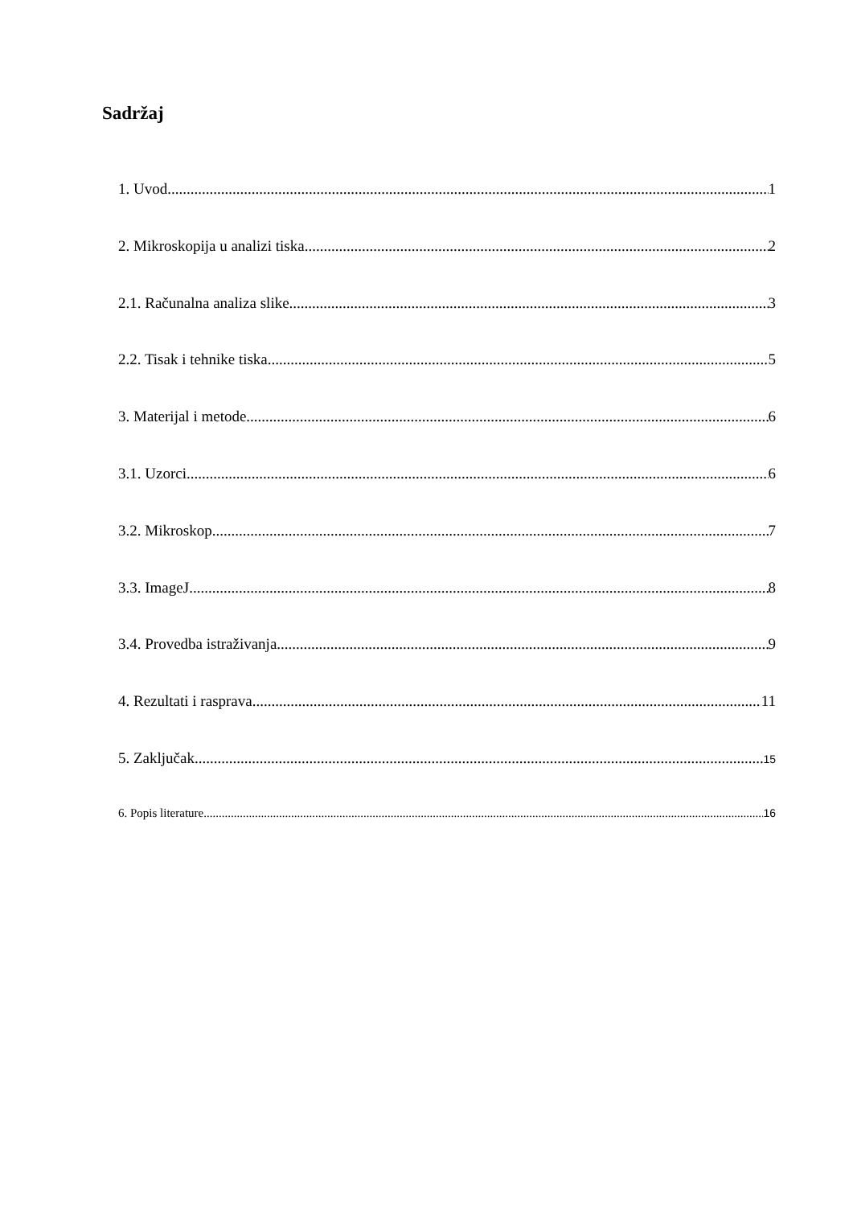Sadržaj
1. Uvod 1
2. Mikroskopija u analizi tiska 2
2.1. Računalna analiza slike 3
2.2. Tisak i tehnike tiska 5
3. Materijal i metode 6
3.1. Uzorci 6
3.2. Mikroskop 7
3.3. ImageJ 8
3.4. Provedba istraživanja 9
4. Rezultati i rasprava 11
5. Zaključak 15
6. Popis literature 16